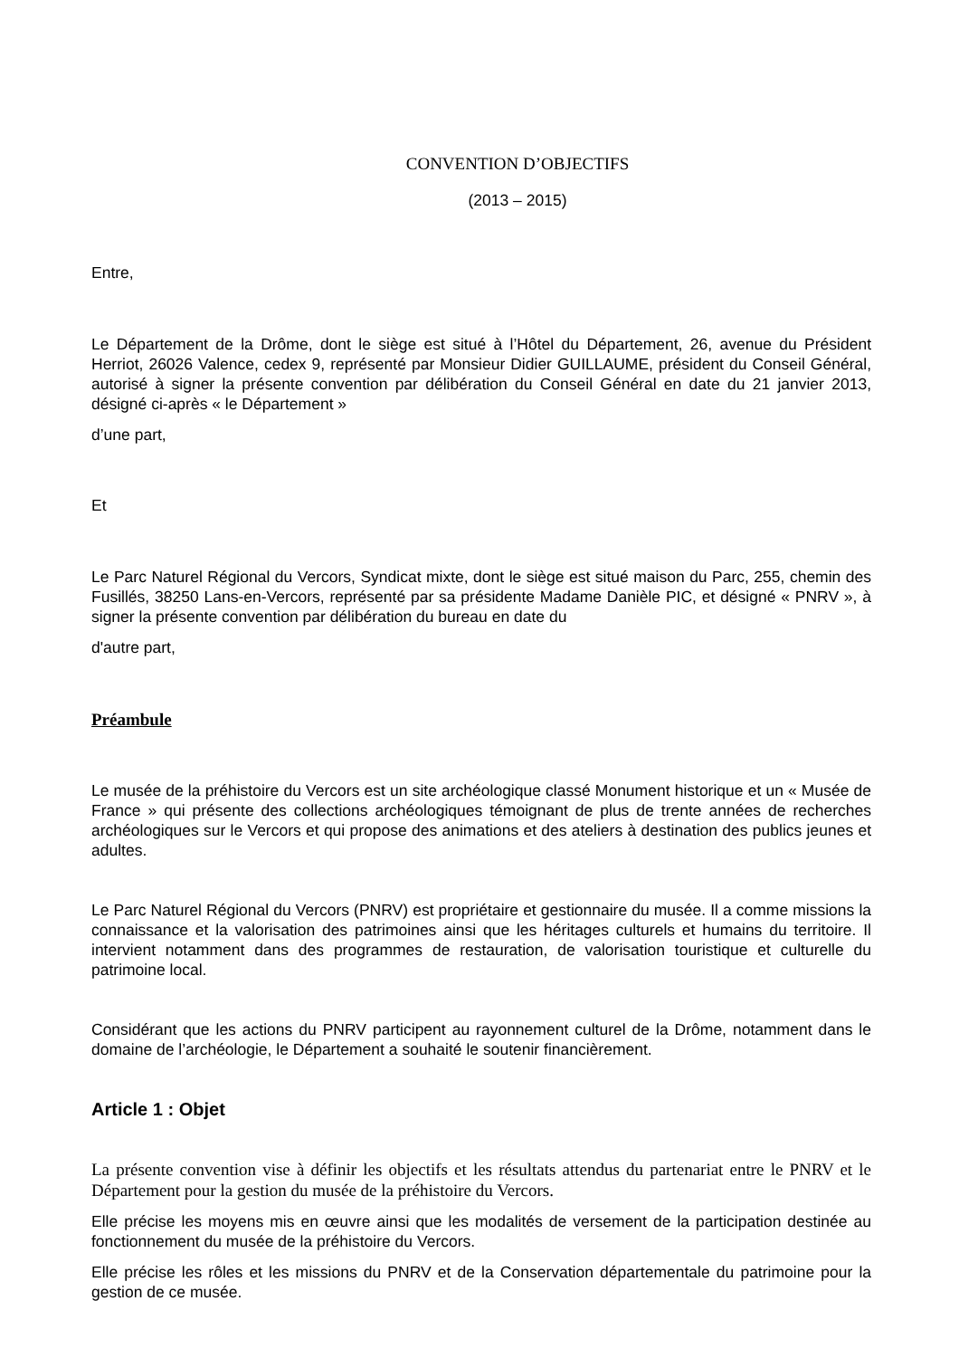CONVENTION D’OBJECTIFS
(2013 – 2015)
Entre,
Le Département de la Drôme, dont le siège est situé à l’Hôtel du Département, 26, avenue du Président Herriot, 26026 Valence, cedex 9, représenté par Monsieur Didier GUILLAUME, président du Conseil Général, autorisé à signer la présente convention par délibération du Conseil Général en date du 21 janvier 2013, désigné ci-après « le Département »
d’une part,
Et
Le Parc Naturel Régional du Vercors, Syndicat mixte, dont le siège est situé maison du Parc, 255, chemin des Fusillés, 38250 Lans-en-Vercors, représenté par sa présidente Madame Danièle PIC, et désigné « PNRV », à signer la présente convention par délibération du bureau en date du
d'autre part,
Préambule
Le musée de la préhistoire du Vercors est un site archéologique classé Monument historique et un « Musée de France » qui présente des collections archéologiques témoignant de plus de trente années de recherches archéologiques sur le Vercors et qui propose des animations et des ateliers à destination des publics jeunes et adultes.
Le Parc Naturel Régional du Vercors (PNRV) est propriétaire et gestionnaire du musée. Il a comme missions la connaissance et la valorisation des patrimoines ainsi que les héritages culturels et humains du territoire. Il intervient notamment dans des programmes de restauration, de valorisation touristique et culturelle du patrimoine local.
Considérant que les actions du PNRV participent au rayonnement culturel de la Drôme, notamment dans le domaine de l’archéologie, le Département a souhaité le soutenir financièrement.
Article 1 : Objet
La présente convention vise à définir les objectifs et les résultats attendus du partenariat entre le PNRV et le Département pour la gestion du musée de la préhistoire du Vercors.
Elle précise les moyens mis en œuvre ainsi que les modalités de versement de la participation destinée au fonctionnement du musée de la préhistoire du Vercors.
Elle précise les rôles et les missions du PNRV et de la Conservation départementale du patrimoine pour la gestion de ce musée.